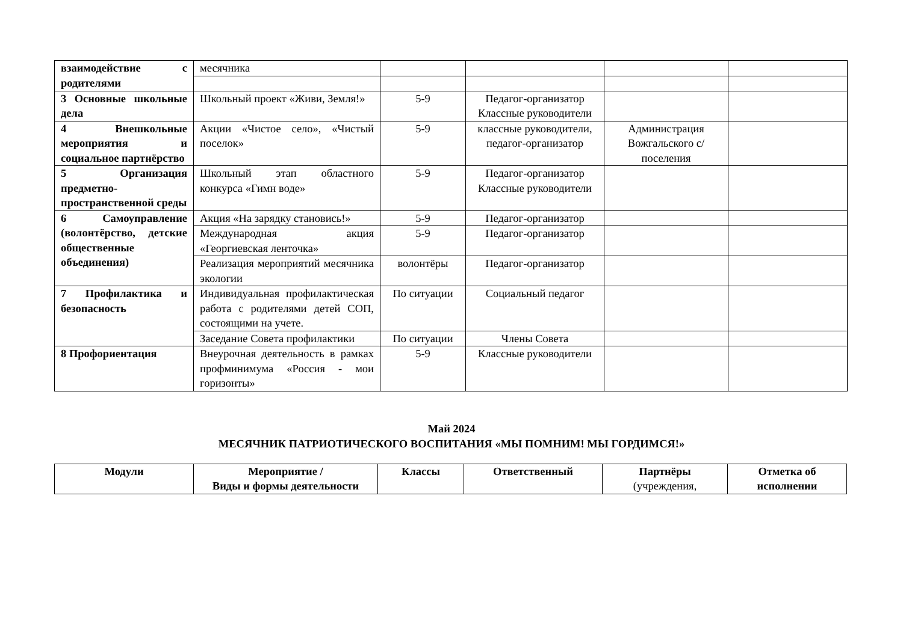| взаимодействие с родителями | месячника | | | | |
| 3 Основные школьные дела | Школьный проект «Живи, Земля!» | 5-9 | Педагог-организатор Классные руководители | | |
| 4 Внешкольные мероприятия и социальное партнёрство | Акции «Чистое село», «Чистый поселок» | 5-9 | классные руководители, педагог-организатор | Администрация Вожгальского с/поселения | |
| 5 Организация предметно-пространственной среды | Школьный этап областного конкурса «Гимн воде» | 5-9 | Педагог-организатор Классные руководители | | |
| 6 Самоуправление (волонтёрство, детские общественные объединения) | Акция «На зарядку становись!» | 5-9 | Педагог-организатор | | |
| | Международная акция «Георгиевская ленточка» | 5-9 | Педагог-организатор | | |
| | Реализация мероприятий месячника экологии | волонтёры | Педагог-организатор | | |
| 7 Профилактика и безопасность | Индивидуальная профилактическая работа с родителями детей СОП, состоящими на учете. | По ситуации | Социальный педагог | | |
| | Заседание Совета профилактики | По ситуации | Члены Совета | | |
| 8 Профориентация | Внеурочная деятельность в рамках профминимума «Россия - мои горизонты» | 5-9 | Классные руководители | | |
Май 2024
МЕСЯЧНИК ПАТРИОТИЧЕСКОГО ВОСПИТАНИЯ «МЫ ПОМНИМ! МЫ ГОРДИМСЯ!»
| Модули | Мероприятие / Виды и формы деятельности | Классы | Ответственный | Партнёры (учреждения, | Отметка об исполнении |
| --- | --- | --- | --- | --- | --- |